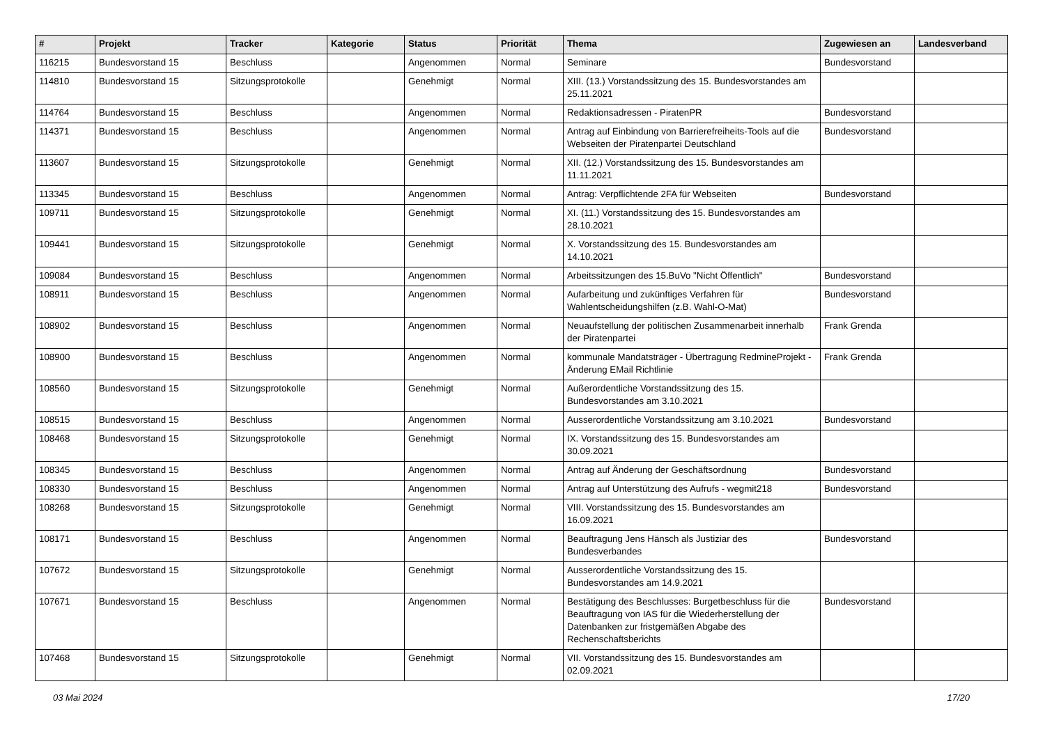| # | Projekt | Tracker | Kategorie | Status | Priorität | Thema | Zugewiesen an | Landesverband |
| --- | --- | --- | --- | --- | --- | --- | --- | --- |
| 116215 | Bundesvorstand 15 | Beschluss | | Angenommen | Normal | Seminare | Bundesvorstand | |
| 114810 | Bundesvorstand 15 | Sitzungsprotokolle | | Genehmigt | Normal | XIII. (13.) Vorstandssitzung des 15. Bundesvorstandes am 25.11.2021 | | |
| 114764 | Bundesvorstand 15 | Beschluss | | Angenommen | Normal | Redaktionsadressen - PiratenPR | Bundesvorstand | |
| 114371 | Bundesvorstand 15 | Beschluss | | Angenommen | Normal | Antrag auf Einbindung von Barrierefreiheits-Tools auf die Webseiten der Piratenpartei Deutschland | Bundesvorstand | |
| 113607 | Bundesvorstand 15 | Sitzungsprotokolle | | Genehmigt | Normal | XII. (12.) Vorstandssitzung des 15. Bundesvorstandes am 11.11.2021 | | |
| 113345 | Bundesvorstand 15 | Beschluss | | Angenommen | Normal | Antrag: Verpflichtende 2FA für Webseiten | Bundesvorstand | |
| 109711 | Bundesvorstand 15 | Sitzungsprotokolle | | Genehmigt | Normal | XI. (11.) Vorstandssitzung des 15. Bundesvorstandes am 28.10.2021 | | |
| 109441 | Bundesvorstand 15 | Sitzungsprotokolle | | Genehmigt | Normal | X. Vorstandssitzung des 15. Bundesvorstandes am 14.10.2021 | | |
| 109084 | Bundesvorstand 15 | Beschluss | | Angenommen | Normal | Arbeitssitzungen des 15.BuVo "Nicht Öffentlich" | Bundesvorstand | |
| 108911 | Bundesvorstand 15 | Beschluss | | Angenommen | Normal | Aufarbeitung und zukünftiges Verfahren für Wahlentscheidungshilfen (z.B. Wahl-O-Mat) | Bundesvorstand | |
| 108902 | Bundesvorstand 15 | Beschluss | | Angenommen | Normal | Neuaufstellung der politischen Zusammenarbeit innerhalb der Piratenpartei | Frank Grenda | |
| 108900 | Bundesvorstand 15 | Beschluss | | Angenommen | Normal | kommunale Mandatsträger - Übertragung RedmineProjekt - Änderung EMail Richtlinie | Frank Grenda | |
| 108560 | Bundesvorstand 15 | Sitzungsprotokolle | | Genehmigt | Normal | Außerordentliche Vorstandssitzung des 15. Bundesvorstandes am 3.10.2021 | | |
| 108515 | Bundesvorstand 15 | Beschluss | | Angenommen | Normal | Ausserordentliche Vorstandssitzung am 3.10.2021 | Bundesvorstand | |
| 108468 | Bundesvorstand 15 | Sitzungsprotokolle | | Genehmigt | Normal | IX. Vorstandssitzung des 15. Bundesvorstandes am 30.09.2021 | | |
| 108345 | Bundesvorstand 15 | Beschluss | | Angenommen | Normal | Antrag auf Änderung der Geschäftsordnung | Bundesvorstand | |
| 108330 | Bundesvorstand 15 | Beschluss | | Angenommen | Normal | Antrag auf Unterstützung des Aufrufs - wegmit218 | Bundesvorstand | |
| 108268 | Bundesvorstand 15 | Sitzungsprotokolle | | Genehmigt | Normal | VIII. Vorstandssitzung des 15. Bundesvorstandes am 16.09.2021 | | |
| 108171 | Bundesvorstand 15 | Beschluss | | Angenommen | Normal | Beauftragung Jens Hänsch als Justiziar des Bundesverbandes | Bundesvorstand | |
| 107672 | Bundesvorstand 15 | Sitzungsprotokolle | | Genehmigt | Normal | Ausserordentliche Vorstandssitzung des 15. Bundesvorstandes am 14.9.2021 | | |
| 107671 | Bundesvorstand 15 | Beschluss | | Angenommen | Normal | Bestätigung des Beschlusses: Burgetbeschluss für die Beauftragung von IAS für die Wiederherstellung der Datenbanken zur fristgemäßen Abgabe des Rechenschaftsberichts | Bundesvorstand | |
| 107468 | Bundesvorstand 15 | Sitzungsprotokolle | | Genehmigt | Normal | VII. Vorstandssitzung des 15. Bundesvorstandes am 02.09.2021 | | |
03 Mai 2024 17/20